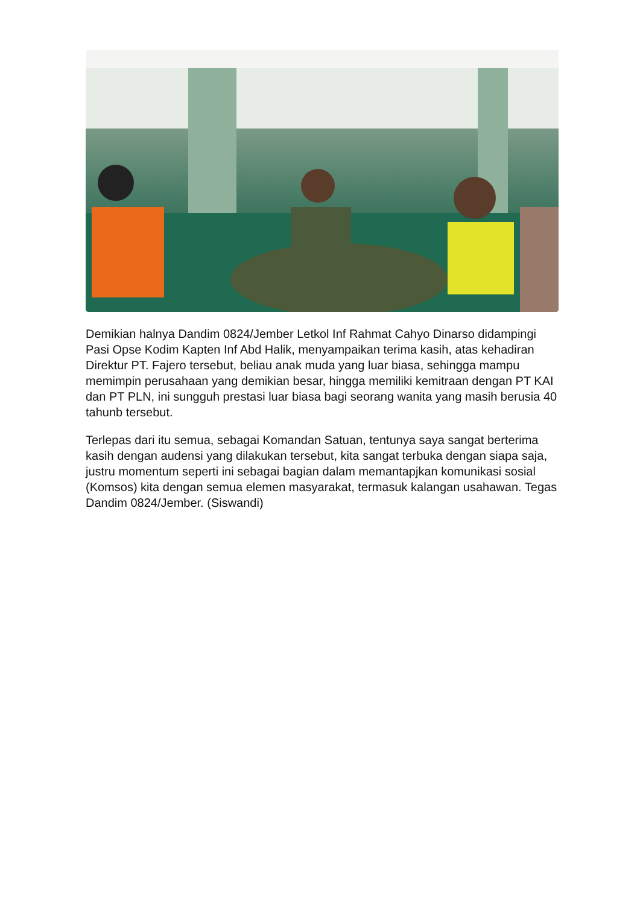Demikian halnya Dandim 0824/Jember Letkol Inf Rahmat Cahyo Dinarso didampingi Pasi Opse Kodim Kapten Inf Abd Halik, menyampaikan terima kasih, atas kehadiran Direktur PT. Fajero tersebut, beliau anak muda yang luar biasa, sehingga mampu memimpin perusahaan yang demikian besar, hingga memiliki kemitraan dengan PT KAI dan PT PLN, ini sungguh prestasi luar biasa bagi seorang wanita yang masih berusia 40 tahunb tersebut.
Terlepas dari itu semua, sebagai Komandan Satuan, tentunya saya sangat berterima kasih dengan audensi yang dilakukan tersebut, kita sangat terbuka dengan siapa saja, justru momentum seperti ini sebagai bagian dalam memantapjkan komunikasi sosial (Komsos) kita dengan semua elemen masyarakat, termasuk kalangan usahawan. Tegas Dandim 0824/Jember. (Siswandi)